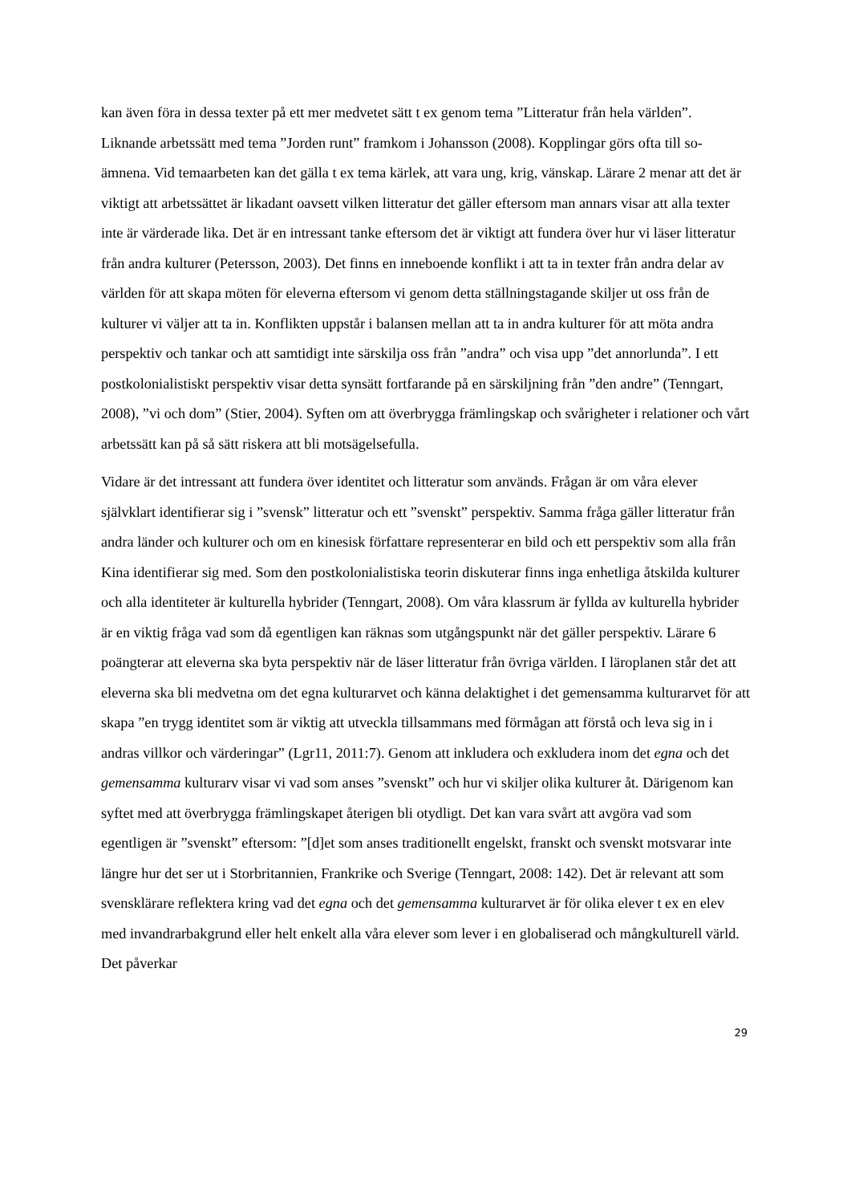kan även föra in dessa texter på ett mer medvetet sätt t ex genom tema ”Litteratur från hela världen”. Liknande arbetssätt med tema ”Jorden runt” framkom i Johansson (2008). Kopplingar görs ofta till so-ämnena. Vid temaarbeten kan det gälla t ex tema kärlek, att vara ung, krig, vänskap. Lärare 2 menar att det är viktigt att arbetssättet är likadant oavsett vilken litteratur det gäller eftersom man annars visar att alla texter inte är värderade lika. Det är en intressant tanke eftersom det är viktigt att fundera över hur vi läser litteratur från andra kulturer (Petersson, 2003). Det finns en inneboende konflikt i att ta in texter från andra delar av världen för att skapa möten för eleverna eftersom vi genom detta ställningstagande skiljer ut oss från de kulturer vi väljer att ta in. Konflikten uppstår i balansen mellan att ta in andra kulturer för att möta andra perspektiv och tankar och att samtidigt inte särskilja oss från ”andra” och visa upp ”det annorlunda”. I ett postkolonialistiskt perspektiv visar detta synsätt fortfarande på en särskiljning från ”den andre” (Tenngart, 2008), ”vi och dom” (Stier, 2004). Syften om att överbrygga främlingskap och svårigheter i relationer och vårt arbetssätt kan på så sätt riskera att bli motsägelsefulla.
Vidare är det intressant att fundera över identitet och litteratur som används. Frågan är om våra elever självklart identifierar sig i ”svensk” litteratur och ett ”svenskt” perspektiv. Samma fråga gäller litteratur från andra länder och kulturer och om en kinesisk författare representerar en bild och ett perspektiv som alla från Kina identifierar sig med. Som den postkolonialistiska teorin diskuterar finns inga enhetliga åtskilda kulturer och alla identiteter är kulturella hybrider (Tenngart, 2008). Om våra klassrum är fyllda av kulturella hybrider är en viktig fråga vad som då egentligen kan räknas som utgångspunkt när det gäller perspektiv. Lärare 6 poängterar att eleverna ska byta perspektiv när de läser litteratur från övriga världen. I läroplanen står det att eleverna ska bli medvetna om det egna kulturarvet och känna delaktighet i det gemensamma kulturarvet för att skapa ”en trygg identitet som är viktig att utveckla tillsammans med förmågan att förstå och leva sig in i andras villkor och värderingar” (Lgr11, 2011:7). Genom att inkludera och exkludera inom det egna och det gemensamma kulturarv visar vi vad som anses ”svenskt” och hur vi skiljer olika kulturer åt. Därigenom kan syftet med att överbrygga främlingskapet återigen bli otydligt. Det kan vara svårt att avgöra vad som egentligen är ”svenskt” eftersom: ”[d]et som anses traditionellt engelskt, franskt och svenskt motsvarar inte längre hur det ser ut i Storbritannien, Frankrike och Sverige (Tenngart, 2008: 142). Det är relevant att som svensklärare reflektera kring vad det egna och det gemensamma kulturarvet är för olika elever t ex en elev med invandrarbakgrund eller helt enkelt alla våra elever som lever i en globaliserad och mångkulturell värld. Det påverkar
29